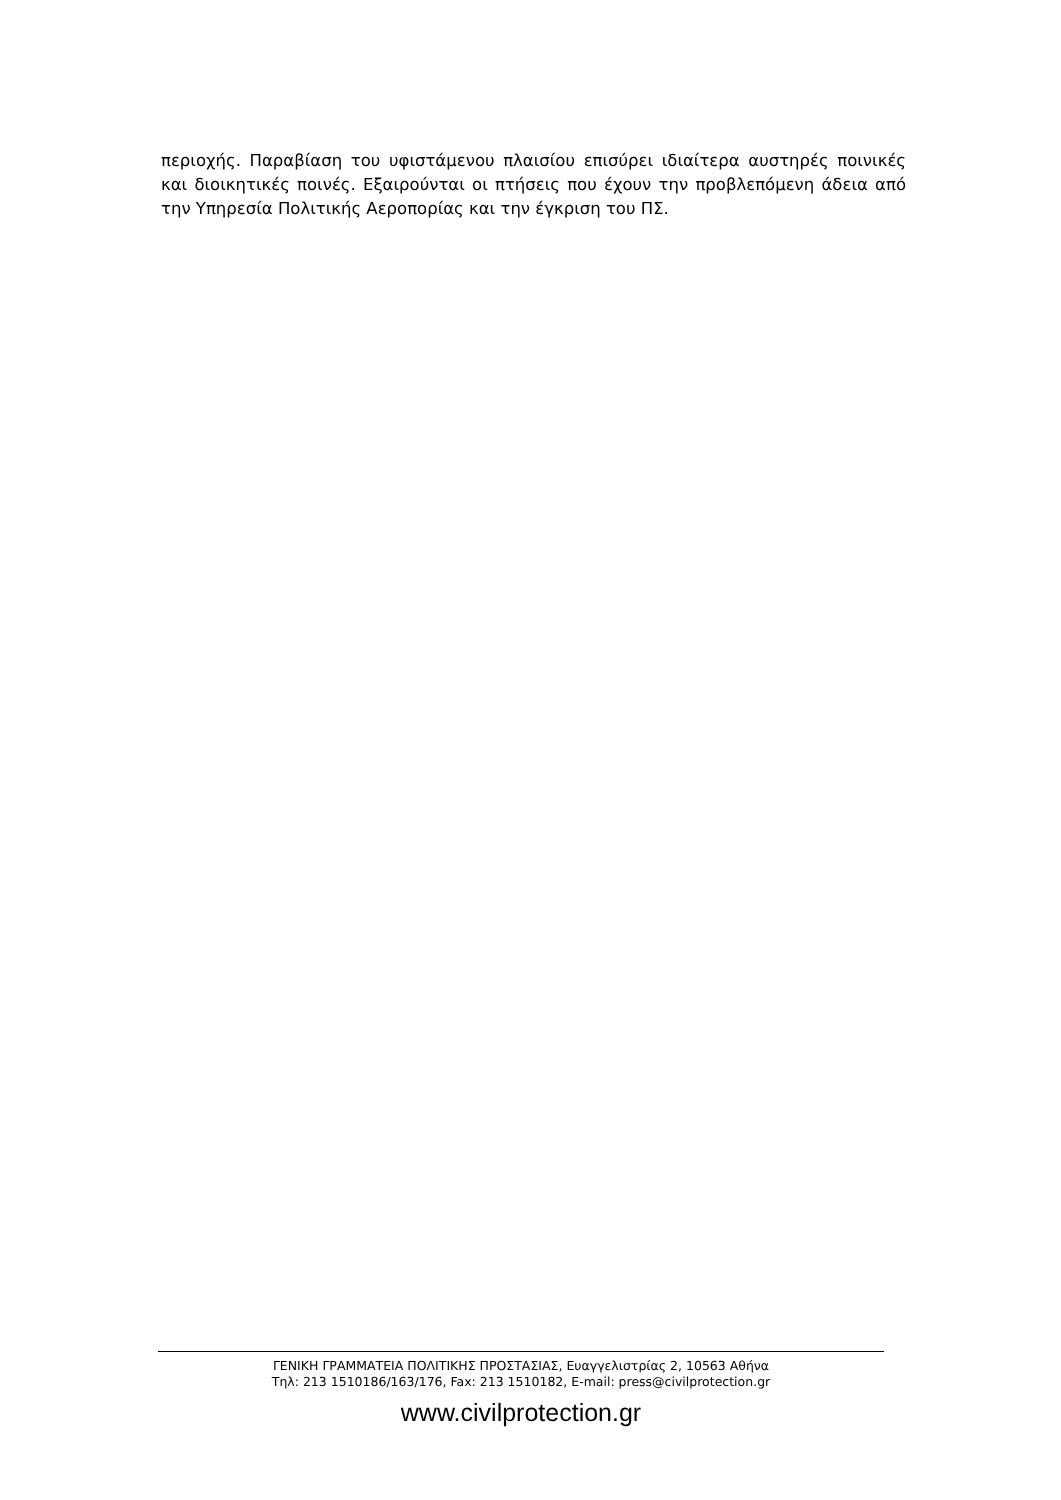περιοχής. Παραβίαση του υφιστάμενου πλαισίου επισύρει ιδιαίτερα αυστηρές ποινικές και διοικητικές ποινές. Εξαιρούνται οι πτήσεις που έχουν την προβλεπόμενη άδεια από την Υπηρεσία Πολιτικής Αεροπορίας και την έγκριση του ΠΣ.
ΓΕΝΙΚΗ ΓΡΑΜΜΑΤΕΙΑ ΠΟΛΙΤΙΚΗΣ ΠΡΟΣΤΑΣΙΑΣ, Ευαγγελιστρίας 2, 10563 Αθήνα
Τηλ: 213 1510186/163/176, Fax: 213 1510182, E-mail: press@civilprotection.gr
www.civilprotection.gr